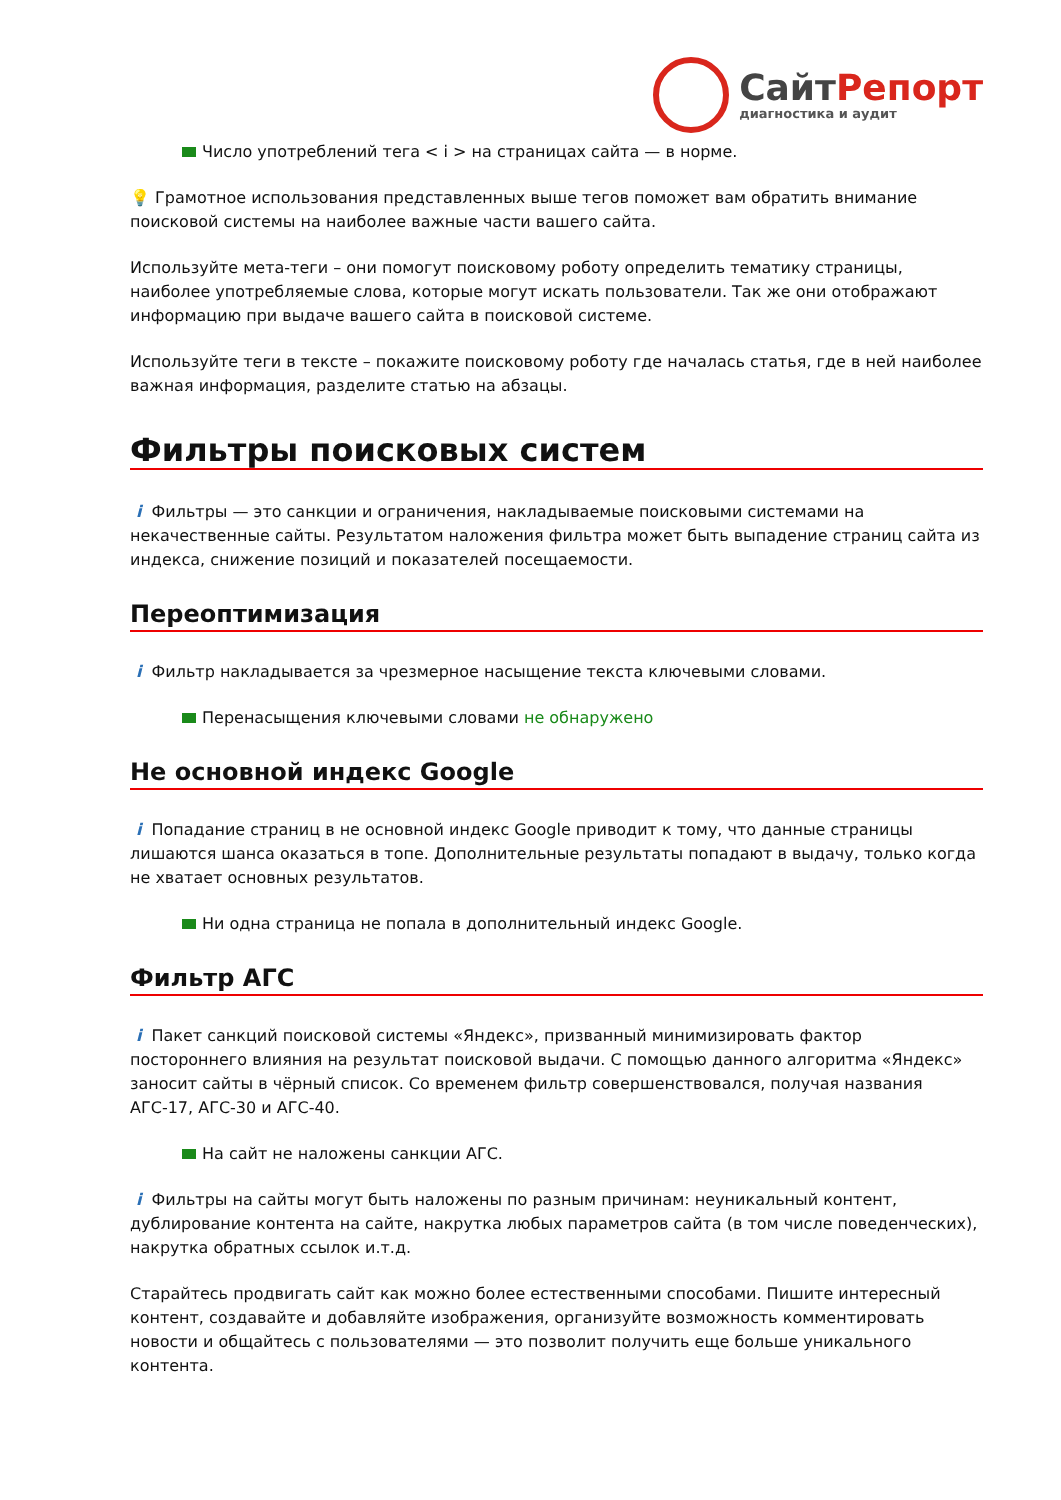СайтРепорт
диагностика и аудит
Число употреблений тега < i > на страницах сайта — в норме.
💡 Грамотное использования представленных выше тегов поможет вам обратить внимание поисковой системы на наиболее важные части вашего сайта.
Используйте мета-теги – они помогут поисковому роботу определить тематику страницы, наиболее употребляемые слова, которые могут искать пользователи. Так же они отображают информацию при выдаче вашего сайта в поисковой системе.
Используйте теги в тексте – покажите поисковому роботу где началась статья, где в ней наиболее важная информация, разделите статью на абзацы.
Фильтры поисковых систем
i Фильтры — это санкции и ограничения, накладываемые поисковыми системами на некачественные сайты. Результатом наложения фильтра может быть выпадение страниц сайта из индекса, снижение позиций и показателей посещаемости.
Переоптимизация
i Фильтр накладывается за чрезмерное насыщение текста ключевыми словами.
Перенасыщения ключевыми словами не обнаружено
Не основной индекс Google
i Попадание страниц в не основной индекс Google приводит к тому, что данные страницы лишаются шанса оказаться в топе. Дополнительные результаты попадают в выдачу, только когда не хватает основных результатов.
Ни одна страница не попала в дополнительный индекс Google.
Фильтр АГС
i Пакет санкций поисковой системы «Яндекс», призванный минимизировать фактор постороннего влияния на результат поисковой выдачи. С помощью данного алгоритма «Яндекс» заносит сайты в чёрный список. Со временем фильтр совершенствовался, получая названия АГС-17, АГС-30 и АГС-40.
На сайт не наложены санкции АГС.
i Фильтры на сайты могут быть наложены по разным причинам: неуникальный контент, дублирование контента на сайте, накрутка любых параметров сайта (в том числе поведенческих), накрутка обратных ссылок и.т.д.
Старайтесь продвигать сайт как можно более естественными способами. Пишите интересный контент, создавайте и добавляйте изображения, организуйте возможность комментировать новости и общайтесь с пользователями — это позволит получить еще больше уникального контента.